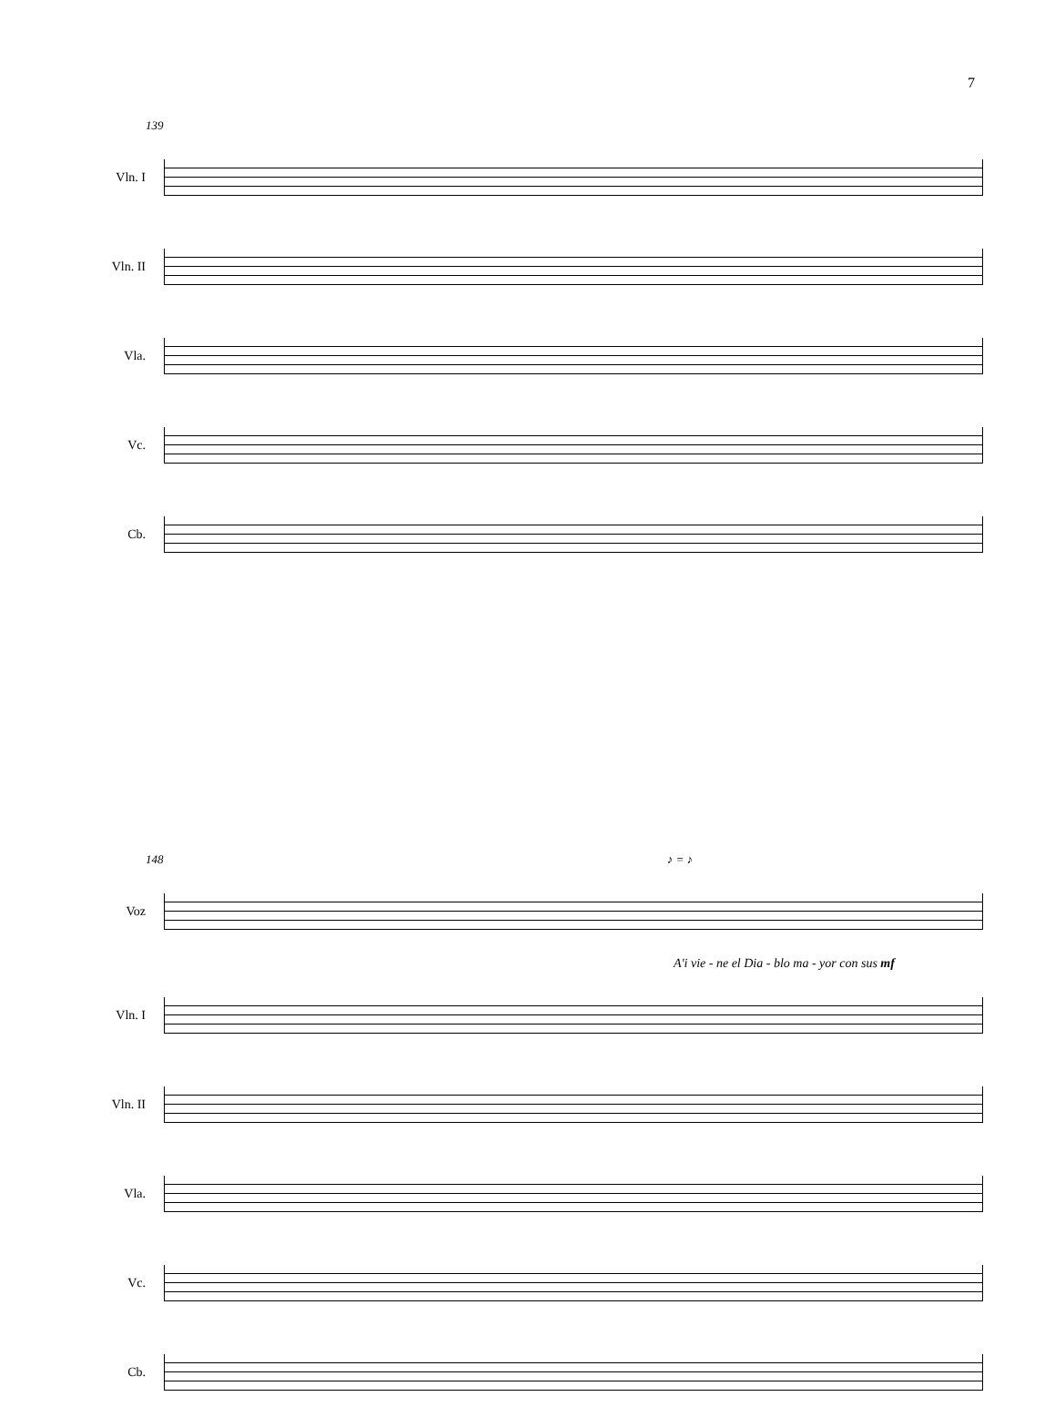7
139
Vln. I
Vln. II
Vla.
Vc.
Cb.
148 ♪ = ♪
Voz
A'i vie - ne el Dia - blo ma - yor con sus mf
Vln. I
Vln. II
Vla.
Vc.
Cb.